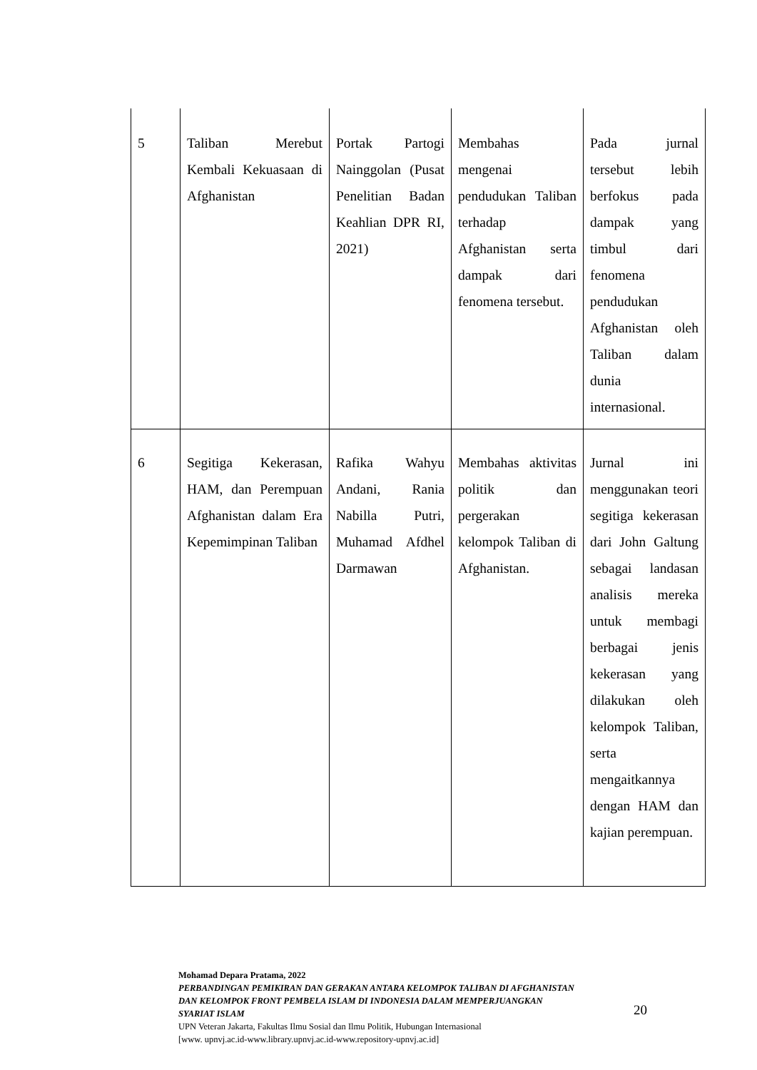| 5 | Taliban Merebut Kembali Kekuasaan di Afghanistan | Portak Partogi Nainggolan (Pusat Penelitian Badan Keahlian DPR RI, 2021) | Membahas mengenai pendudukan Taliban terhadap Afghanistan serta dampak dari fenomena tersebut. | Pada jurnal tersebut lebih berfokus pada dampak yang timbul dari fenomena pendudukan Afghanistan oleh Taliban dalam dunia internasional. |
| 6 | Segitiga Kekerasan, HAM, dan Perempuan Afghanistan dalam Era Kepemimpinan Taliban | Rafika Wahyu Andani, Rania Nabilla Putri, Muhamad Afdhel Darmawan | Membahas aktivitas politik dan pergerakan kelompok Taliban di Afghanistan. | Jurnal ini menggunakan teori segitiga kekerasan dari John Galtung sebagai landasan analisis mereka untuk membagi berbagai jenis kekerasan yang dilakukan oleh kelompok Taliban, serta mengaitkannya dengan HAM dan kajian perempuan. |
Mohamad Depara Pratama, 2022
PERBANDINGAN PEMIKIRAN DAN GERAKAN ANTARA KELOMPOK TALIBAN DI AFGHANISTAN DAN KELOMPOK FRONT PEMBELA ISLAM DI INDONESIA DALAM MEMPERJUANGKAN SYARIAT ISLAM
UPN Veteran Jakarta, Fakultas Ilmu Sosial dan Ilmu Politik, Hubungan Internasional
[www. upnvj.ac.id-www.library.upnvj.ac.id-www.repository-upnvj.ac.id]
20